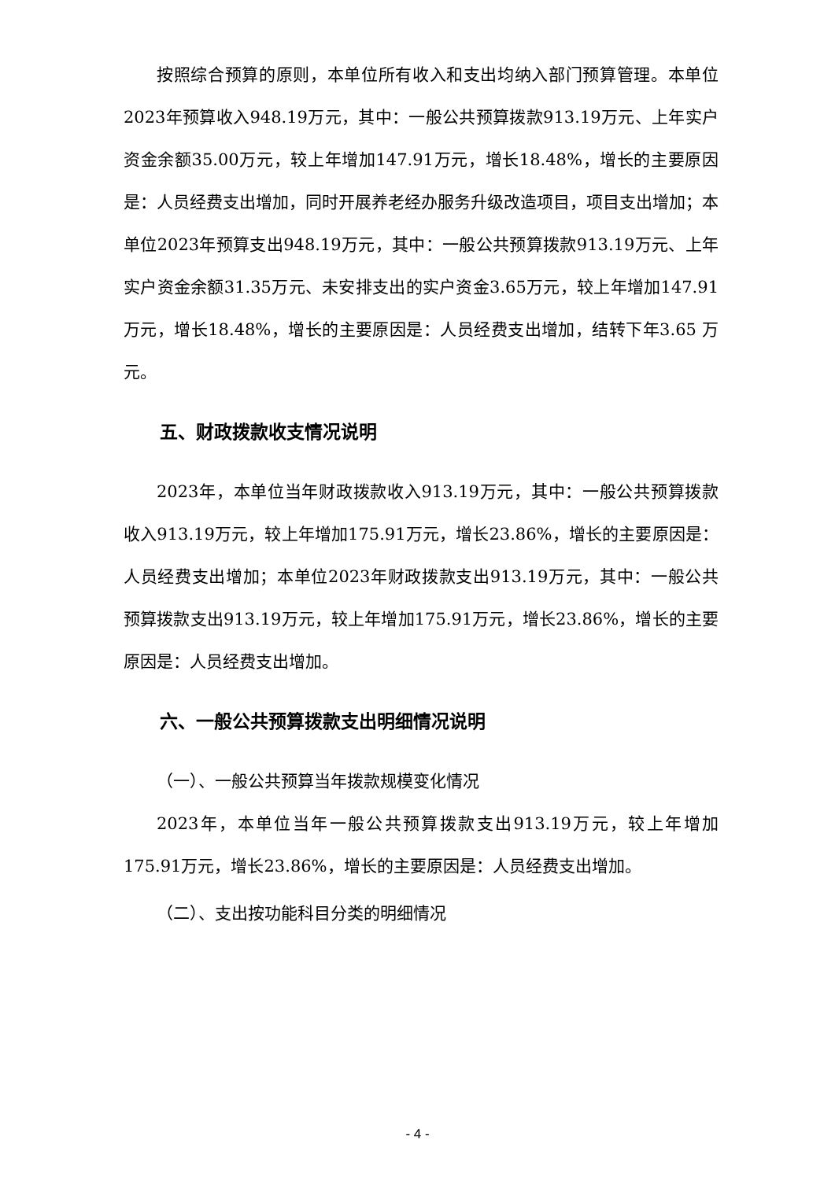按照综合预算的原则，本单位所有收入和支出均纳入部门预算管理。本单位2023年预算收入948.19万元，其中：一般公共预算拨款913.19万元、上年实户资金余额35.00万元，较上年增加147.91万元，增长18.48%，增长的主要原因是：人员经费支出增加，同时开展养老经办服务升级改造项目，项目支出增加；本单位2023年预算支出948.19万元，其中：一般公共预算拨款913.19万元、上年实户资金余额31.35万元、未安排支出的实户资金3.65万元，较上年增加147.91万元，增长18.48%，增长的主要原因是：人员经费支出增加，结转下年3.65 万元。
五、财政拨款收支情况说明
2023年，本单位当年财政拨款收入913.19万元，其中：一般公共预算拨款收入913.19万元，较上年增加175.91万元，增长23.86%，增长的主要原因是：人员经费支出增加；本单位2023年财政拨款支出913.19万元，其中：一般公共预算拨款支出913.19万元，较上年增加175.91万元，增长23.86%，增长的主要原因是：人员经费支出增加。
六、一般公共预算拨款支出明细情况说明
（一）、一般公共预算当年拨款规模变化情况
2023年，本单位当年一般公共预算拨款支出913.19万元，较上年增加175.91万元，增长23.86%，增长的主要原因是：人员经费支出增加。
（二）、支出按功能科目分类的明细情况
- 4 -